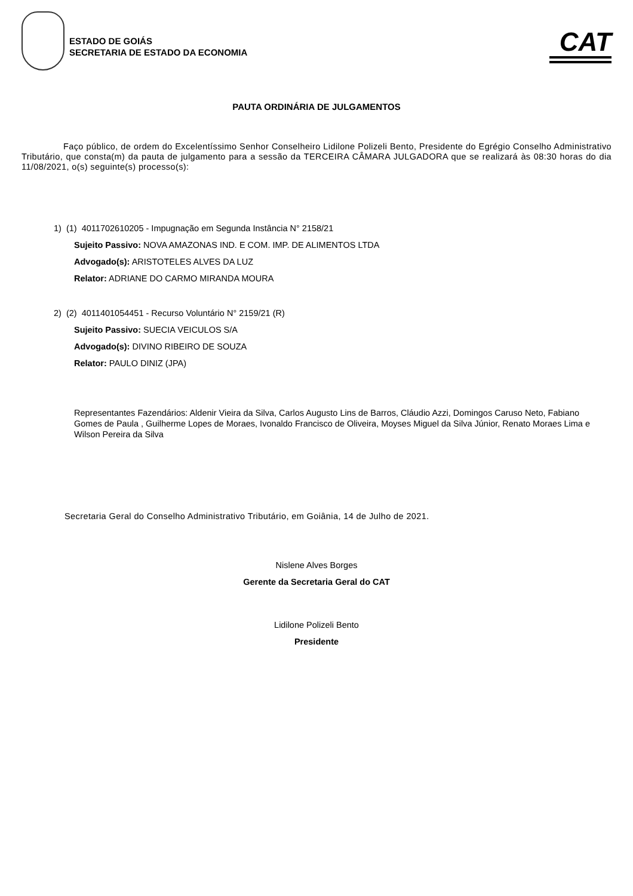ESTADO DE GOIÁS
SECRETARIA DE ESTADO DA ECONOMIA
CAT
PAUTA ORDINÁRIA DE JULGAMENTOS
Faço público, de ordem do Excelentíssimo Senhor Conselheiro Lidilone Polizeli Bento, Presidente do Egrégio Conselho Administrativo Tributário, que consta(m) da pauta de julgamento para a sessão da TERCEIRA CÂMARA JULGADORA que se realizará às 08:30 horas do dia 11/08/2021, o(s) seguinte(s) processo(s):
1) (1) 4011702610205 - Impugnação em Segunda Instância N° 2158/21
Sujeito Passivo: NOVA AMAZONAS IND. E COM. IMP. DE ALIMENTOS LTDA
Advogado(s): ARISTOTELES ALVES DA LUZ
Relator: ADRIANE DO CARMO MIRANDA MOURA
2) (2) 4011401054451 - Recurso Voluntário N° 2159/21 (R)
Sujeito Passivo: SUECIA VEICULOS S/A
Advogado(s): DIVINO RIBEIRO DE SOUZA
Relator: PAULO DINIZ (JPA)
Representantes Fazendários: Aldenir Vieira da Silva, Carlos Augusto Lins de Barros, Cláudio Azzi, Domingos Caruso Neto, Fabiano Gomes de Paula , Guilherme Lopes de Moraes, Ivonaldo Francisco de Oliveira, Moyses Miguel da Silva Júnior, Renato Moraes Lima e Wilson Pereira da Silva
Secretaria Geral do Conselho Administrativo Tributário, em Goiânia, 14 de Julho de 2021.
Nislene Alves Borges
Gerente da Secretaria Geral do CAT
Lidilone Polizeli Bento
Presidente